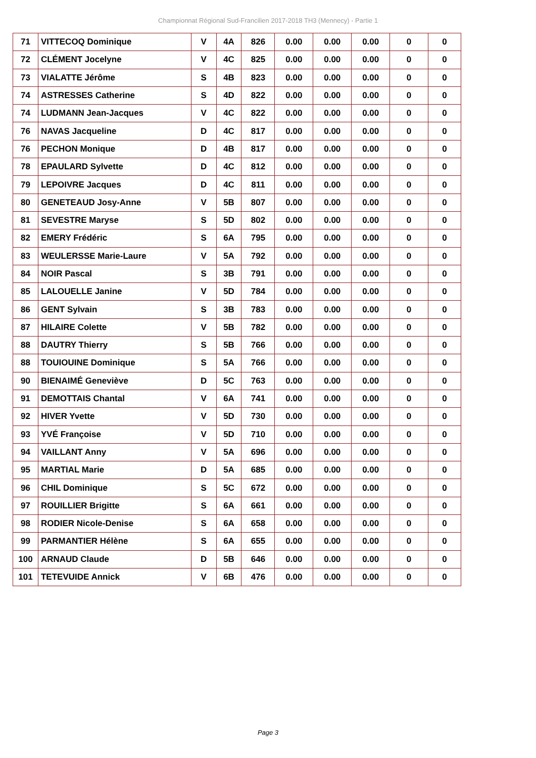Championnat Régional Sud-Francilien 2017-2018 TH3 (Mennecy) - Partie 1
| 71 | VITTECOQ Dominique | V | 4A | 826 | 0.00 | 0.00 | 0.00 | 0 | 0 |
| 72 | CLÉMENT Jocelyne | V | 4C | 825 | 0.00 | 0.00 | 0.00 | 0 | 0 |
| 73 | VIALATTE Jérôme | S | 4B | 823 | 0.00 | 0.00 | 0.00 | 0 | 0 |
| 74 | ASTRESSES Catherine | S | 4D | 822 | 0.00 | 0.00 | 0.00 | 0 | 0 |
| 74 | LUDMANN Jean-Jacques | V | 4C | 822 | 0.00 | 0.00 | 0.00 | 0 | 0 |
| 76 | NAVAS Jacqueline | D | 4C | 817 | 0.00 | 0.00 | 0.00 | 0 | 0 |
| 76 | PECHON Monique | D | 4B | 817 | 0.00 | 0.00 | 0.00 | 0 | 0 |
| 78 | EPAULARD Sylvette | D | 4C | 812 | 0.00 | 0.00 | 0.00 | 0 | 0 |
| 79 | LEPOIVRE Jacques | D | 4C | 811 | 0.00 | 0.00 | 0.00 | 0 | 0 |
| 80 | GENETEAUD Josy-Anne | V | 5B | 807 | 0.00 | 0.00 | 0.00 | 0 | 0 |
| 81 | SEVESTRE Maryse | S | 5D | 802 | 0.00 | 0.00 | 0.00 | 0 | 0 |
| 82 | EMERY Frédéric | S | 6A | 795 | 0.00 | 0.00 | 0.00 | 0 | 0 |
| 83 | WEULERSSE Marie-Laure | V | 5A | 792 | 0.00 | 0.00 | 0.00 | 0 | 0 |
| 84 | NOIR Pascal | S | 3B | 791 | 0.00 | 0.00 | 0.00 | 0 | 0 |
| 85 | LALOUELLE Janine | V | 5D | 784 | 0.00 | 0.00 | 0.00 | 0 | 0 |
| 86 | GENT Sylvain | S | 3B | 783 | 0.00 | 0.00 | 0.00 | 0 | 0 |
| 87 | HILAIRE Colette | V | 5B | 782 | 0.00 | 0.00 | 0.00 | 0 | 0 |
| 88 | DAUTRY Thierry | S | 5B | 766 | 0.00 | 0.00 | 0.00 | 0 | 0 |
| 88 | TOUIOUINE Dominique | S | 5A | 766 | 0.00 | 0.00 | 0.00 | 0 | 0 |
| 90 | BIENAIMÉ Geneviève | D | 5C | 763 | 0.00 | 0.00 | 0.00 | 0 | 0 |
| 91 | DEMOTTAIS Chantal | V | 6A | 741 | 0.00 | 0.00 | 0.00 | 0 | 0 |
| 92 | HIVER Yvette | V | 5D | 730 | 0.00 | 0.00 | 0.00 | 0 | 0 |
| 93 | YVÉ Françoise | V | 5D | 710 | 0.00 | 0.00 | 0.00 | 0 | 0 |
| 94 | VAILLANT Anny | V | 5A | 696 | 0.00 | 0.00 | 0.00 | 0 | 0 |
| 95 | MARTIAL Marie | D | 5A | 685 | 0.00 | 0.00 | 0.00 | 0 | 0 |
| 96 | CHIL Dominique | S | 5C | 672 | 0.00 | 0.00 | 0.00 | 0 | 0 |
| 97 | ROUILLIER Brigitte | S | 6A | 661 | 0.00 | 0.00 | 0.00 | 0 | 0 |
| 98 | RODIER Nicole-Denise | S | 6A | 658 | 0.00 | 0.00 | 0.00 | 0 | 0 |
| 99 | PARMANTIER Hélène | S | 6A | 655 | 0.00 | 0.00 | 0.00 | 0 | 0 |
| 100 | ARNAUD Claude | D | 5B | 646 | 0.00 | 0.00 | 0.00 | 0 | 0 |
| 101 | TETEVUIDE Annick | V | 6B | 476 | 0.00 | 0.00 | 0.00 | 0 | 0 |
Page 3